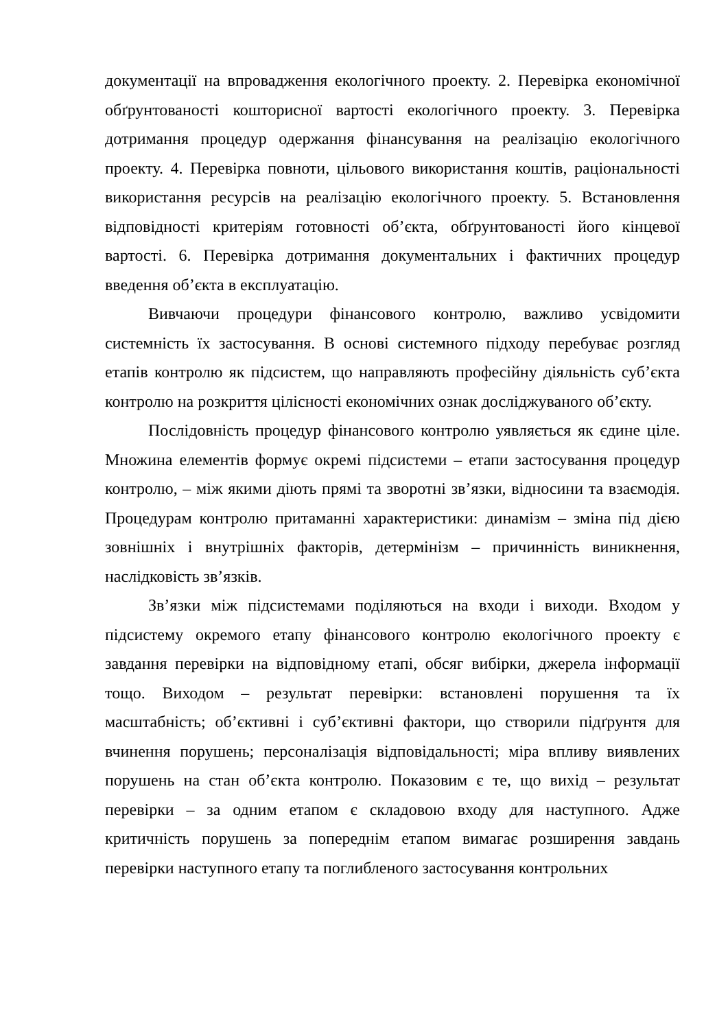документації на впровадження екологічного проекту. 2. Перевірка економічної обґрунтованості кошторисної вартості екологічного проекту. 3. Перевірка дотримання процедур одержання фінансування на реалізацію екологічного проекту. 4. Перевірка повноти, цільового використання коштів, раціональності використання ресурсів на реалізацію екологічного проекту. 5. Встановлення відповідності критеріям готовності об’єкта, обґрунтованості його кінцевої вартості. 6. Перевірка дотримання документальних і фактичних процедур введення об’єкта в експлуатацію.
Вивчаючи процедури фінансового контролю, важливо усвідомити системність їх застосування. В основі системного підходу перебуває розгляд етапів контролю як підсистем, що направляють професійну діяльність суб’єкта контролю на розкриття цілісності економічних ознак досліджуваного об’єкту.
Послідовність процедур фінансового контролю уявляється як єдине ціле. Множина елементів формує окремі підсистеми – етапи застосування процедур контролю, – між якими діють прямі та зворотні зв’язки, відносини та взаємодія. Процедурам контролю притаманні характеристики: динамізм – зміна під дією зовнішніх і внутрішніх факторів, детермінізм – причинність виникнення, наслідковість зв’язків.
Зв’язки між підсистемами поділяються на входи і виходи. Входом у підсистему окремого етапу фінансового контролю екологічного проекту є завдання перевірки на відповідному етапі, обсяг вибірки, джерела інформації тощо. Виходом – результат перевірки: встановлені порушення та їх масштабність; об’єктивні і суб’єктивні фактори, що створили підґрунтя для вчинення порушень; персоналізація відповідальності; міра впливу виявлених порушень на стан об’єкта контролю. Показовим є те, що вихід – результат перевірки – за одним етапом є складовою входу для наступного. Адже критичність порушень за попереднім етапом вимагає розширення завдань перевірки наступного етапу та поглибленого застосування контрольних